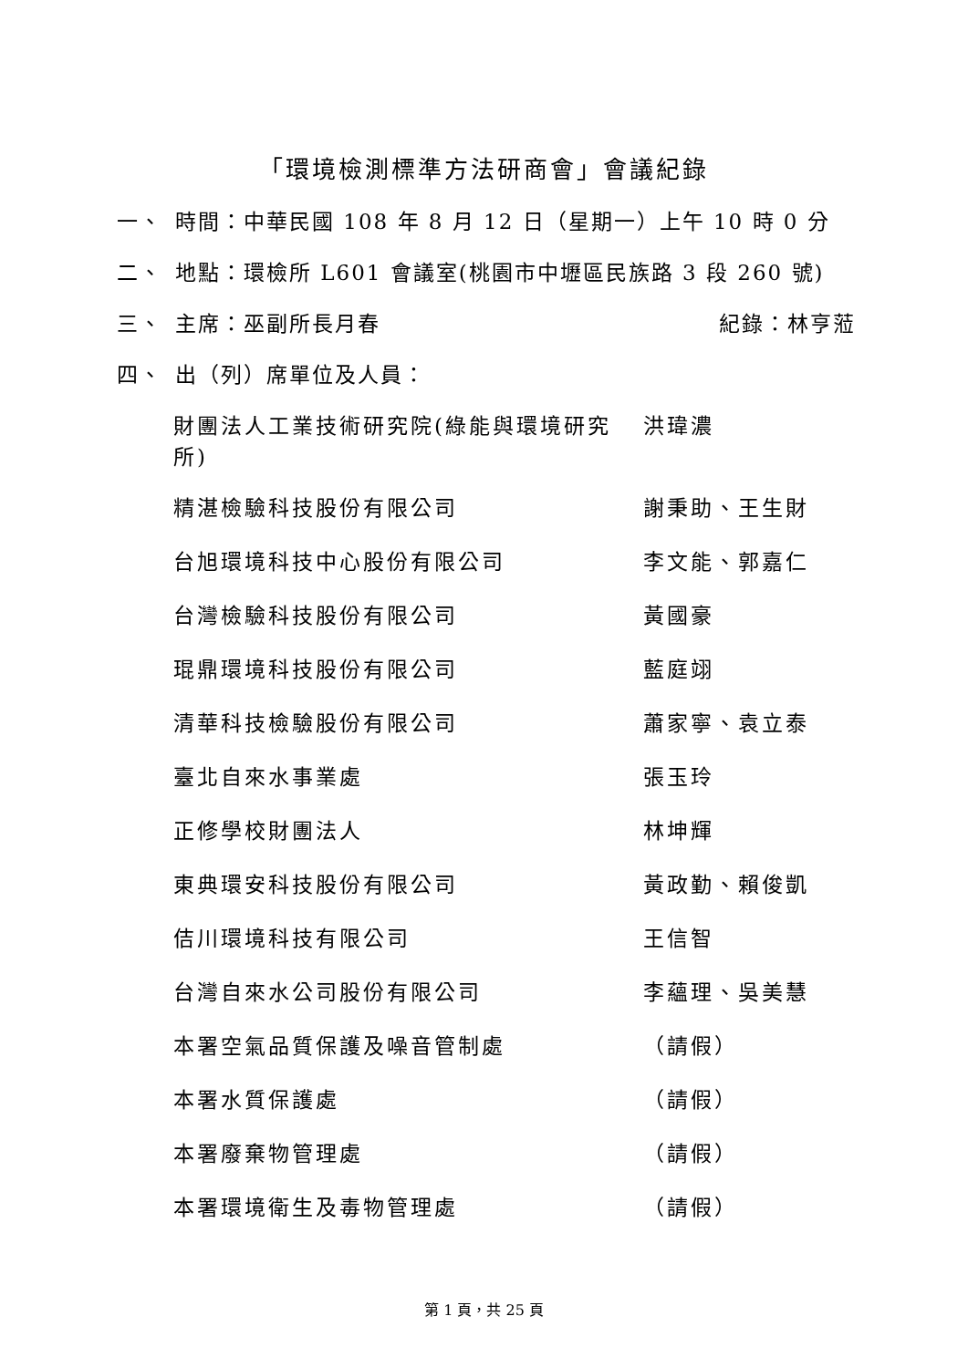「環境檢測標準方法研商會」會議紀錄
一、 時間：中華民國 108 年 8 月 12 日（星期一）上午 10 時 0 分
二、 地點：環檢所 L601 會議室(桃園市中壢區民族路 3 段 260 號)
三、 主席：巫副所長月春 紀錄：林亨蒞
四、 出（列）席單位及人員：
| 財團法人工業技術研究院(綠能與環境研究所) | 洪瑋濃 |
| 精湛檢驗科技股份有限公司 | 謝秉助、王生財 |
| 台旭環境科技中心股份有限公司 | 李文能、郭嘉仁 |
| 台灣檢驗科技股份有限公司 | 黃國豪 |
| 琨鼎環境科技股份有限公司 | 藍庭翊 |
| 清華科技檢驗股份有限公司 | 蕭家寧、袁立泰 |
| 臺北自來水事業處 | 張玉玲 |
| 正修學校財團法人 | 林坤輝 |
| 東典環安科技股份有限公司 | 黃政勤、賴俊凱 |
| 佶川環境科技有限公司 | 王信智 |
| 台灣自來水公司股份有限公司 | 李蘊理、吳美慧 |
| 本署空氣品質保護及噪音管制處 | （請假） |
| 本署水質保護處 | （請假） |
| 本署廢棄物管理處 | （請假） |
| 本署環境衛生及毒物管理處 | （請假） |
第 1 頁，共 25 頁